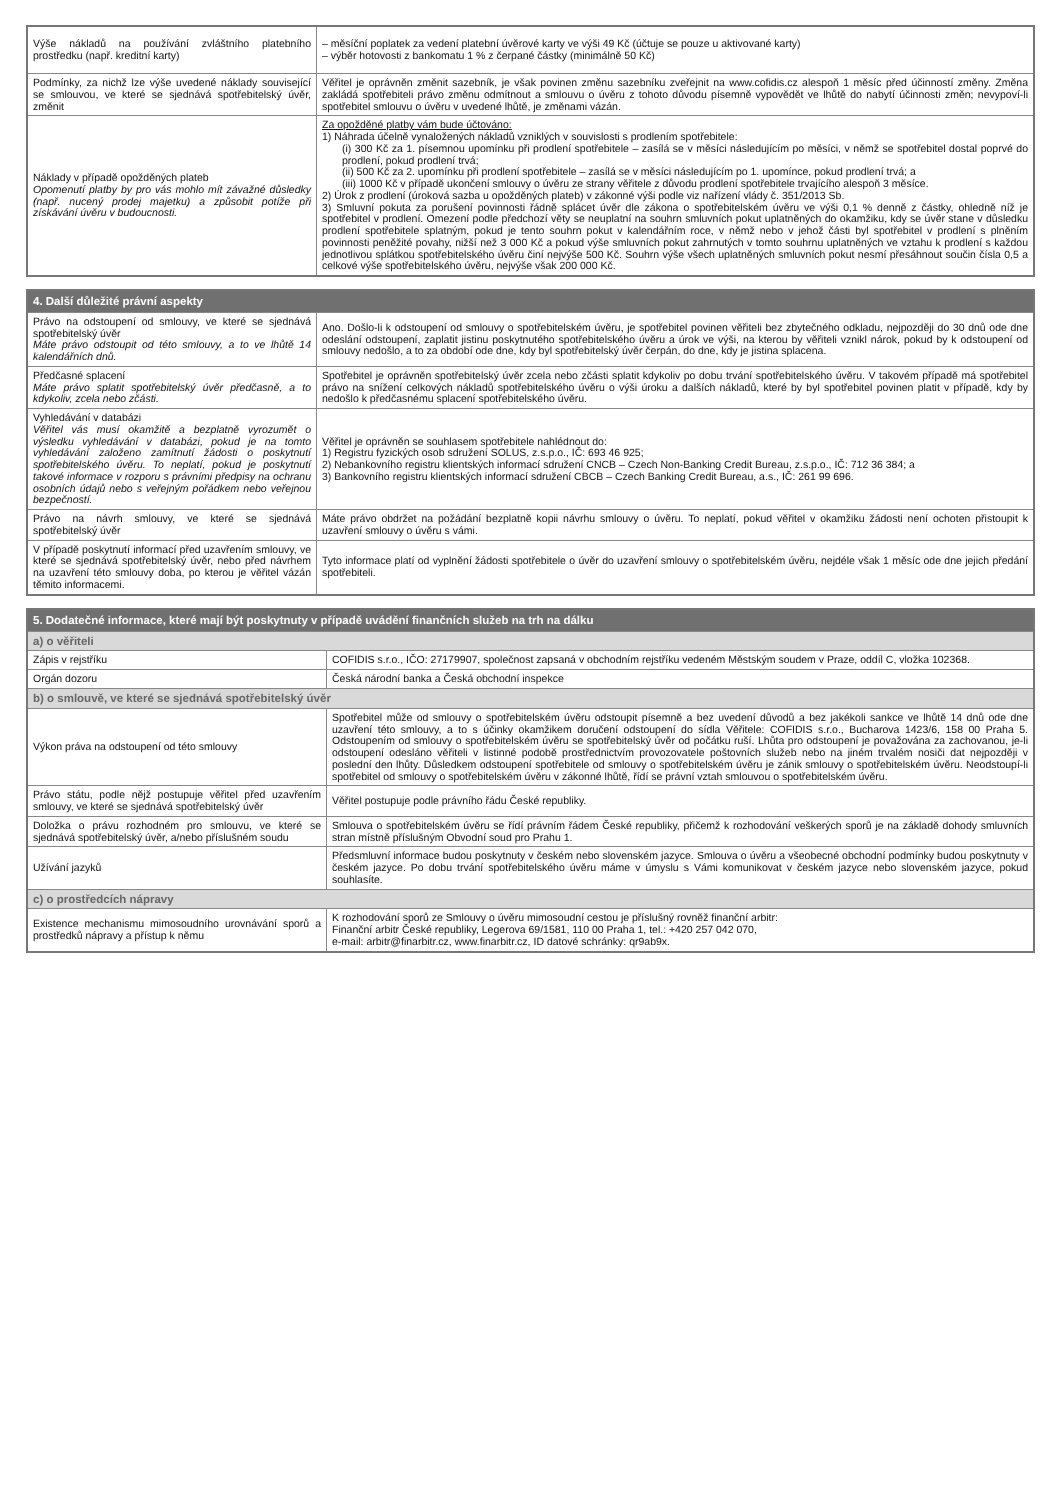| Výše nákladů na používání zvláštního platebního prostředku (např. kreditní karty) | – měsíční poplatek za vedení platební úvěrové karty ve výši 49 Kč (účtuje se pouze u aktivované karty) – výběr hotovosti z bankomatu 1 % z čerpané částky (minimálně 50 Kč) |
| Podmínky, za nichž lze výše uvedené náklady související se smlouvou, ve které se sjednává spotřebitelský úvěr, změnit | Věřitel je oprávněn změnit sazebník, je však povinen změnu sazebníku zveřejnit na www.cofidis.cz alespoň 1 měsíc před účinností změny. Změna zakládá spotřebiteli právo změnu odmítnout a smlouvu o úvěru z tohoto důvodu písemně vypovědět ve lhůtě do nabytí účinnosti změn; nevypoví-li spotřebitel smlouvu o úvěru v uvedené lhůtě, je změnami vázán. |
| Náklady v případě opožděných plateb Opomenutí platby by pro vás mohlo mít závažné důsledky (např. nucený prodej majetku) a způsobit potíže při získávání úvěru v budoucnosti. | Za opožděné platby vám bude účtováno: 1) Náhrada účelně vynaložených nákladů vzniklých v souvislosti s prodlením spotřebitele: (i) 300 Kč za 1. písemnou upomínku při prodlení spotřebitele – zasílá se v měsíci následujícím po měsíci, v němž se spotřebitel dostal poprvé do prodlení, pokud prodlení trvá; (ii) 500 Kč za 2. upomínku při prodlení spotřebitele – zasílá se v měsíci následujícím po 1. upomínce, pokud prodlení trvá; a (iii) 1000 Kč v případě ukončení smlouvy o úvěru ze strany věřitele z důvodu prodlení spotřebitele trvajícího alespoň 3 měsíce. 2) Úrok z prodlení (úroková sazba u opožděných plateb) v zákonné výši podle viz nařízení vlády č. 351/2013 Sb. 3) Smluvní pokuta za porušení povinnosti řádně splácet úvěr dle zákona o spotřebitelském úvěru ve výši 0,1 % denně z částky, ohledně níž je spotřebitel v prodlení. Omezení podle předchozí věty se neuplatní na souhrn smluvních pokut uplatněných do okamžiku, kdy se úvěr stane v důsledku prodlení spotřebitele splatným, pokud je tento souhrn pokut v kalendářním roce, v němž nebo v jehož části byl spotřebitel v prodlení s plněním povinnosti peněžité povahy, nižší než 3 000 Kč a pokud výše smluvních pokut zahrnutých v tomto souhrnu uplatněných ve vztahu k prodlení s každou jednotlivou splátkou spotřebitelského úvěru činí nejvýše 500 Kč. Souhrn výše všech uplatněných smluvních pokut nesmí přesáhnout součin čísla 0,5 a celkové výše spotřebitelského úvěru, nejvýše však 200 000 Kč. |
| 4. Další důležité právní aspekty | |
| --- | --- |
| Právo na odstoupení od smlouvy, ve které se sjednává spotřebitelský úvěr Máte právo odstoupit od této smlouvy, a to ve lhůtě 14 kalendářních dnů. | Ano. Došlo-li k odstoupení od smlouvy o spotřebitelském úvěru, je spotřebitel povinen věřiteli bez zbytečného odkladu, nejpozději do 30 dnů ode dne odeslání odstoupení, zaplatit jistinu poskytnutého spotřebitelského úvěru a úrok ve výši, na kterou by věřiteli vznikl nárok, pokud by k odstoupení od smlouvy nedošlo, a to za období ode dne, kdy byl spotřebitelský úvěr čerpán, do dne, kdy je jistina splacena. |
| Předčasné splacení Máte právo splatit spotřebitelský úvěr předčasně, a to kdykoliv, zcela nebo zčásti. | Spotřebitel je oprávněn spotřebitelský úvěr zcela nebo zčásti splatit kdykoliv po dobu trvání spotřebitelského úvěru. V takovém případě má spotřebitel právo na snížení celkových nákladů spotřebitelského úvěru o výši úroku a dalších nákladů, které by byl spotřebitel povinen platit v případě, kdy by nedošlo k předčasnému splacení spotřebitelského úvěru. |
| Vyhledávání v databázi Věřitel vás musí okamžitě a bezplatně vyrozumět o výsledku vyhledávání v databázi, pokud je na tomto vyhledávání založeno zamítnutí žádosti o poskytnutí spotřebitelského úvěru. To neplatí, pokud je poskytnutí takové informace v rozporu s právními předpisy na ochranu osobních údajů nebo s veřejným pořádkem nebo veřejnou bezpečností. | Věřitel je oprávněn se souhlasem spotřebitele nahlédnout do: 1) Registru fyzických osob sdružení SOLUS, z.s.p.o., IČ: 693 46 925; 2) Nebankovního registru klientských informací sdružení CNCB – Czech Non-Banking Credit Bureau, z.s.p.o., IČ: 712 36 384; a 3) Bankovního registru klientských informací sdružení CBCB – Czech Banking Credit Bureau, a.s., IČ: 261 99 696. |
| Právo na návrh smlouvy, ve které se sjednává spotřebitelský úvěr | Máte právo obdržet na požádání bezplatně kopii návrhu smlouvy o úvěru. To neplatí, pokud věřitel v okamžiku žádosti není ochoten přistoupit k uzavření smlouvy o úvěru s vámi. |
| V případě poskytnutí informací před uzavřením smlouvy, ve které se sjednává spotřebitelský úvěr, nebo před návrhem na uzavření této smlouvy doba, po kterou je věřitel vázán těmito informacemi. | Tyto informace platí od vyplnění žádosti spotřebitele o úvěr do uzavření smlouvy o spotřebitelském úvěru, nejdéle však 1 měsíc ode dne jejich předání spotřebiteli. |
| 5. Dodatečné informace, které mají být poskytnuty v případě uvádění finančních služeb na trh na dálku | |
| --- | --- |
| a) o věřiteli | |
| Zápis v rejstříku | COFIDIS s.r.o., IČO: 27179907, společnost zapsaná v obchodním rejstříku vedeném Městským soudem v Praze, oddíl C, vložka 102368. |
| Orgán dozoru | Česká národní banka a Česká obchodní inspekce |
| b) o smlouvě, ve které se sjednává spotřebitelský úvěr | |
| Výkon práva na odstoupení od této smlouvy | Spotřebitel může od smlouvy o spotřebitelském úvěru odstoupit písemně a bez uvedení důvodů a bez jakékoli sankce ve lhůtě 14 dnů ode dne uzavření této smlouvy, a to s účinky okamžikem doručení odstoupení do sídla Věřitele: COFIDIS s.r.o., Bucharova 1423/6, 158 00 Praha 5. Odstoupením od smlouvy o spotřebitelském úvěru se spotřebitelský úvěr od počátku ruší. Lhůta pro odstoupení je považována za zachovanou, je-li odstoupení odesláno věřiteli v listinné podobě prostřednictvím provozovatele poštovních služeb nebo na jiném trvalém nosiči dat nejpozději v poslední den lhůty. Důsledkem odstoupení spotřebitele od smlouvy o spotřebitelském úvěru je zánik smlouvy o spotřebitelském úvěru. Neodstoupí-li spotřebitel od smlouvy o spotřebitelském úvěru v zákonné lhůtě, řídí se právní vztah smlouvou o spotřebitelském úvěru. |
| Právo státu, podle nějž postupuje věřitel před uzavřením smlouvy, ve které se sjednává spotřebitelský úvěr | Věřitel postupuje podle právního řádu České republiky. |
| Doložka o právu rozhodném pro smlouvu, ve které se sjednává spotřebitelský úvěr, a/nebo příslušném soudu | Smlouva o spotřebitelském úvěru se řídí právním řádem České republiky, přičemž k rozhodování veškerých sporů je na základě dohody smluvních stran místně příslušným Obvodní soud pro Prahu 1. |
| Užívání jazyků | Předsmluvní informace budou poskytnuty v českém nebo slovenském jazyce. Smlouva o úvěru a všeobecné obchodní podmínky budou poskytnuty v českém jazyce. Po dobu trvání spotřebitelského úvěru máme v úmyslu s Vámi komunikovat v českém jazyce nebo slovenském jazyce, pokud souhlasíte. |
| c) o prostředcích nápravy | |
| Existence mechanismu mimosoudního urovnávání sporů a prostředků nápravy a přístup k němu | K rozhodování sporů ze Smlouvy o úvěru mimosoudní cestou je příslušný rovněž finanční arbitr: Finanční arbitr České republiky, Legerova 69/1581, 110 00 Praha 1, tel.: +420 257 042 070, e-mail: arbitr@finarbitr.cz, www.finarbitr.cz, ID datové schránky: qr9ab9x. |